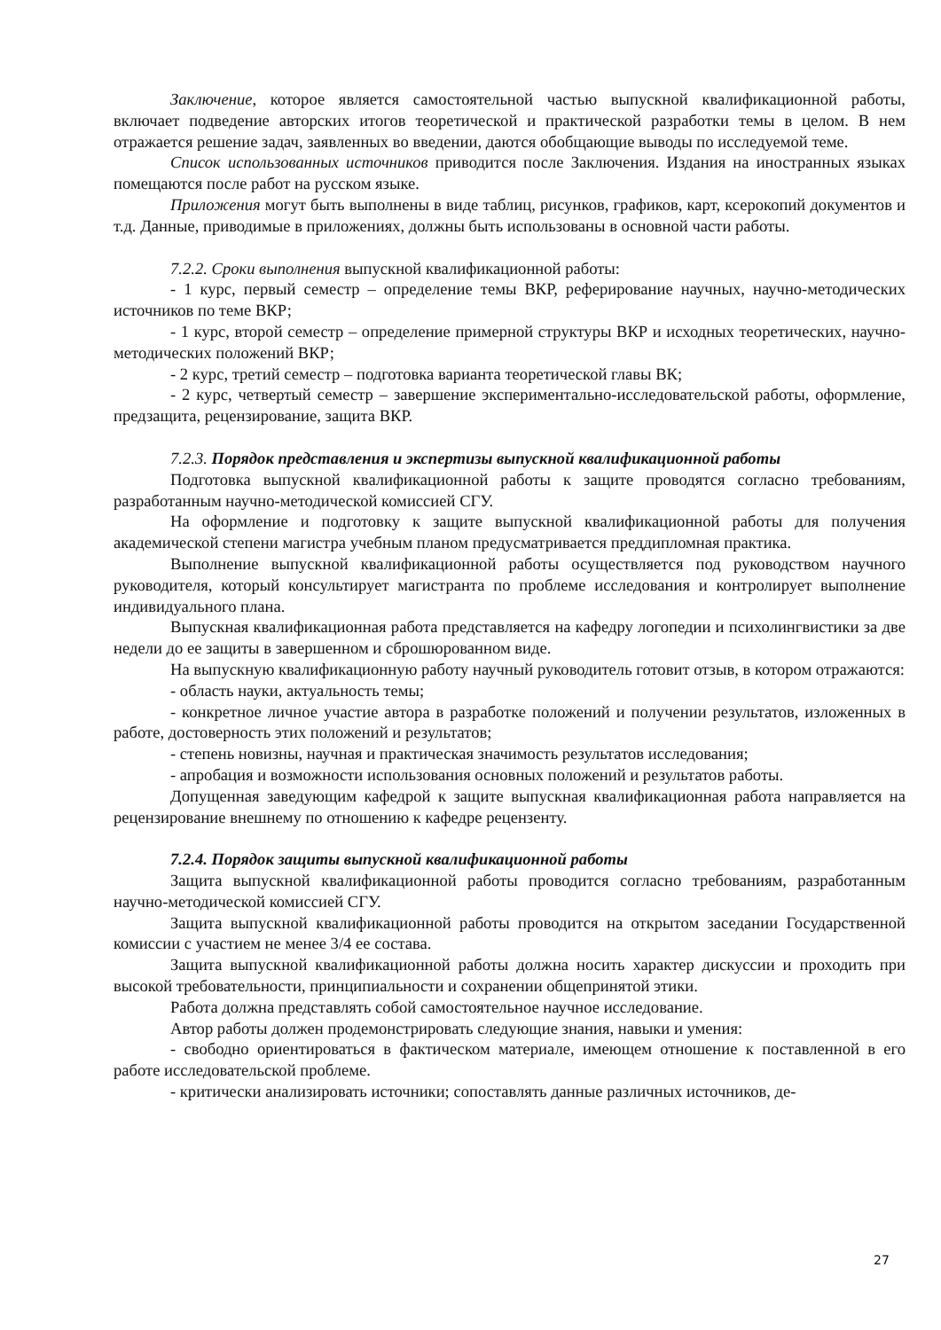Заключение, которое является самостоятельной частью выпускной квалификационной работы, включает подведение авторских итогов теоретической и практической разработки темы в целом. В нем отражается решение задач, заявленных во введении, даются обобщающие выводы по исследуемой теме.
Список использованных источников приводится после Заключения. Издания на иностранных языках помещаются после работ на русском языке.
Приложения могут быть выполнены в виде таблиц, рисунков, графиков, карт, ксерокопий документов и т.д. Данные, приводимые в приложениях, должны быть использованы в основной части работы.
7.2.2. Сроки выполнения выпускной квалификационной работы:
- 1 курс, первый семестр – определение темы ВКР, реферирование научных, научно-методических источников по теме ВКР;
- 1 курс, второй семестр – определение примерной структуры ВКР и исходных теоретических, научно-методических положений ВКР;
- 2 курс, третий семестр – подготовка варианта теоретической главы ВК;
- 2 курс, четвертый семестр – завершение экспериментально-исследовательской работы, оформление, предзащита, рецензирование, защита ВКР.
7.2.3. Порядок представления и экспертизы выпускной квалификационной работы
Подготовка выпускной квалификационной работы к защите проводятся согласно требованиям, разработанным научно-методической комиссией СГУ.
На оформление и подготовку к защите выпускной квалификационной работы для получения академической степени магистра учебным планом предусматривается преддипломная практика.
Выполнение выпускной квалификационной работы осуществляется под руководством научного руководителя, который консультирует магистранта по проблеме исследования и контролирует выполнение индивидуального плана.
Выпускная квалификационная работа представляется на кафедру логопедии и психолингвистики за две недели до ее защиты в завершенном и сброшюрованном виде.
На выпускную квалификационную работу научный руководитель готовит отзыв, в котором отражаются:
- область науки, актуальность темы;
- конкретное личное участие автора в разработке положений и получении результатов, изложенных в работе, достоверность этих положений и результатов;
- степень новизны, научная и практическая значимость результатов исследования;
- апробация и возможности использования основных положений и результатов работы.
Допущенная заведующим кафедрой к защите выпускная квалификационная работа направляется на рецензирование внешнему по отношению к кафедре рецензенту.
7.2.4. Порядок защиты выпускной квалификационной работы
Защита выпускной квалификационной работы проводится согласно требованиям, разработанным научно-методической комиссией СГУ.
Защита выпускной квалификационной работы проводится на открытом заседании Государственной комиссии с участием не менее 3/4 ее состава.
Защита выпускной квалификационной работы должна носить характер дискуссии и проходить при высокой требовательности, принципиальности и сохранении общепринятой этики.
Работа должна представлять собой самостоятельное научное исследование.
Автор работы должен продемонстрировать следующие знания, навыки и умения:
- свободно ориентироваться в фактическом материале, имеющем отношение к поставленной в его работе исследовательской проблеме.
- критически анализировать источники; сопоставлять данные различных источников, де-
27